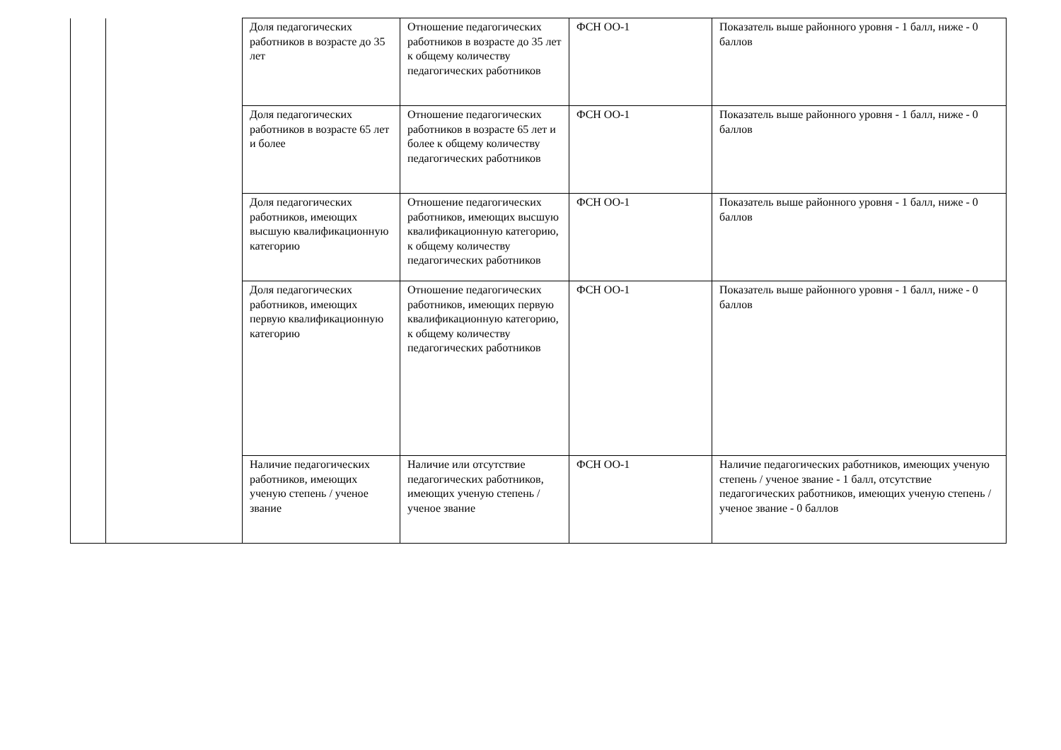| | | Доля педагогических работников в возрасте до 35 лет | Отношение педагогических работников в возрасте до 35 лет к общему количеству педагогических работников | ФСН ОО-1 | Показатель выше районного уровня - 1 балл, ниже - 0 баллов |
| | | Доля педагогических работников в возрасте 65 лет и более | Отношение педагогических работников в возрасте 65 лет и более к общему количеству педагогических работников | ФСН ОО-1 | Показатель выше районного уровня - 1 балл, ниже - 0 баллов |
| | | Доля педагогических работников, имеющих высшую квалификационную категорию | Отношение педагогических работников, имеющих высшую квалификационную категорию, к общему количеству педагогических работников | ФСН ОО-1 | Показатель выше районного уровня - 1 балл, ниже - 0 баллов |
| | | Доля педагогических работников, имеющих первую квалификационную категорию | Отношение педагогических работников, имеющих первую квалификационную категорию, к общему количеству педагогических работников | ФСН ОО-1 | Показатель выше районного уровня - 1 балл, ниже - 0 баллов |
| | | Наличие педагогических работников, имеющих ученую степень / ученое звание | Наличие или отсутствие педагогических работников, имеющих ученую степень / ученое звание | ФСН ОО-1 | Наличие педагогических работников, имеющих ученую степень / ученое звание - 1 балл, отсутствие педагогических работников, имеющих ученую степень / ученое звание - 0 баллов |